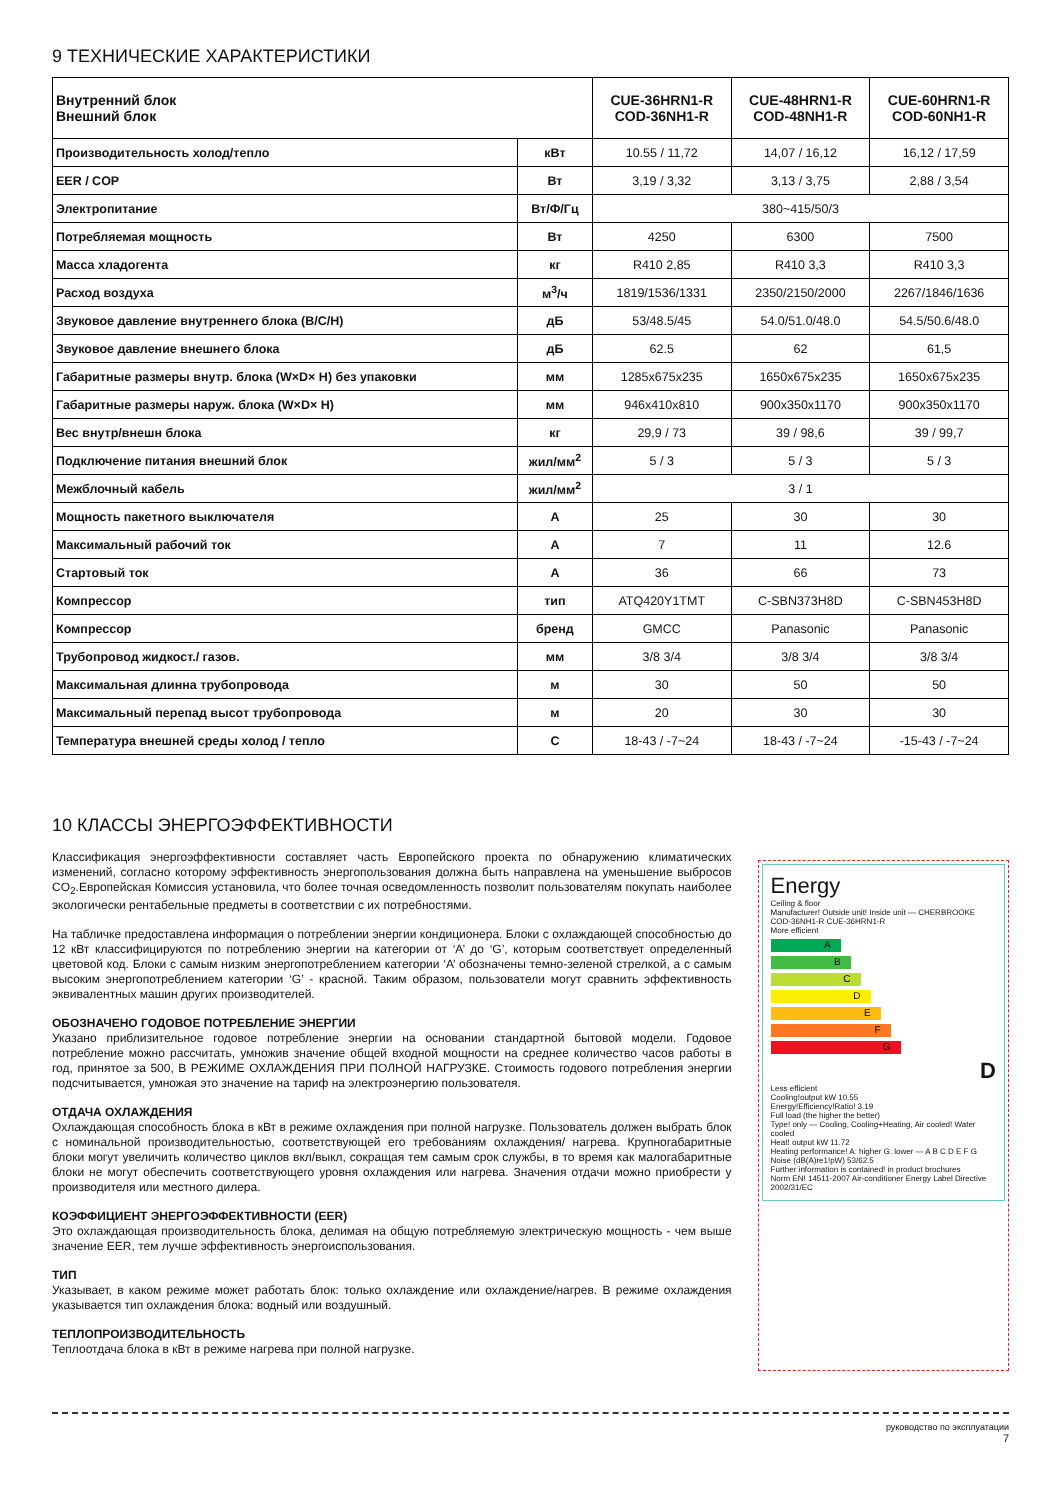9 ТЕХНИЧЕСКИЕ ХАРАКТЕРИСТИКИ
| Внутренний блок Внешний блок | | CUE-36HRN1-R COD-36NH1-R | CUE-48HRN1-R COD-48NH1-R | CUE-60HRN1-R COD-60NH1-R |
| --- | --- | --- | --- | --- |
| Производительность холод/тепло | кВт | 10.55 / 11,72 | 14,07 / 16,12 | 16,12 / 17,59 |
| EER / COP | Вт | 3,19 / 3,32 | 3,13 / 3,75 | 2,88 / 3,54 |
| Электропитание | Вт/Ф/Гц | 380~415/50/3 | | |
| Потребляемая мощность | Вт | 4250 | 6300 | 7500 |
| Масса хладогента | кг | R410 2,85 | R410 3,3 | R410 3,3 |
| Расход воздуха | м<sup>3</sup>/ч | 1819/1536/1331 | 2350/2150/2000 | 2267/1846/1636 |
| Звуковое давление внутреннего блока (В/С/Н) | дБ | 53/48.5/45 | 54.0/51.0/48.0 | 54.5/50.6/48.0 |
| Звуковое давление внешнего блока | дБ | 62.5 | 62 | 61,5 |
| Габаритные размеры внутр. блока (W×D× H) без упаковки | мм | 1285x675x235 | 1650x675x235 | 1650x675x235 |
| Габаритные размеры наруж. блока (W×D× H) | мм | 946x410x810 | 900x350x1170 | 900x350x1170 |
| Вес внутр/внешн блока | кг | 29,9 / 73 | 39 / 98,6 | 39 / 99,7 |
| Подключение питания внешний блок | жил/мм<sup>2</sup> | 5 / 3 | 5 / 3 | 5 / 3 |
| Межблочный кабель | жил/мм<sup>2</sup> | 3 / 1 | | |
| Мощность пакетного выключателя | A | 25 | 30 | 30 |
| Максимальный рабочий ток | A | 7 | 11 | 12.6 |
| Стартовый ток | A | 36 | 66 | 73 |
| Компрессор | тип | ATQ420Y1TMT | C-SBN373H8D | C-SBN453H8D |
| Компрессор | бренд | GMCC | Panasonic | Panasonic |
| Трубопровод жидкост./ газов. | мм | 3/8 3/4 | 3/8 3/4 | 3/8 3/4 |
| Максимальная длинна трубопровода | м | 30 | 50 | 50 |
| Максимальный перепад высот трубопровода | м | 20 | 30 | 30 |
| Температура внешней среды холод / тепло | C | 18-43 / -7~24 | 18-43 / -7~24 | -15-43 / -7~24 |
10 КЛАССЫ ЭНЕРГОЭФФЕКТИВНОСТИ
Классификация энергоэффективности составляет часть Европейского проекта по обнаружению климатических изменений, согласно которому эффективность энергопользования должна быть направлена на уменьшение выбросов CO<sub>2</sub>.Европейская Комиссия установила, что более точная осведомленность позволит пользователям покупать наиболее экологически рентабельные предметы в соответствии с их потребностями.
На табличке предоставлена информация о потреблении энергии кондиционера. Блоки с охлаждающей способностью до 12 кВт классифицируются по потреблению энергии на категории от ‘A’ до ‘G’, которым соответствует определенный цветовой код. Блоки с самым низким энергопотреблением категории ‘A’ обозначены темно-зеленой стрелкой, а с самым высоким энергопотреблением категории ‘G’ - красной. Таким образом, пользователи могут сравнить эффективность эквивалентных машин других производителей.
ОБОЗНАЧЕНО ГОДОВОЕ ПОТРЕБЛЕНИЕ ЭНЕРГИИ
Указано приблизительное годовое потребление энергии на основании стандартной бытовой модели. Годовое потребление можно рассчитать, умножив значение общей входной мощности на среднее количество часов работы в год, принятое за 500, В РЕЖИМЕ ОХЛАЖДЕНИЯ ПРИ ПОЛНОЙ НАГРУЗКЕ. Стоимость годового потребления энергии подсчитывается, умножая это значение на тариф на электроэнергию пользователя.
ОТДАЧА ОХЛАЖДЕНИЯ
Охлаждающая способность блока в кВт в режиме охлаждения при полной нагрузке. Пользователь должен выбрать блок с номинальной производительностью, соответствующей его требованиям охлаждения/ нагрева. Крупногабаритные блоки могут увеличить количество циклов вкл/выкл, сокращая тем самым срок службы, в то время как малогабаритные блоки не могут обеспечить соответствующего уровня охлаждения или нагрева. Значения отдачи можно приобрести у производителя или местного дилера.
КОЭФФИЦИЕНТ ЭНЕРГОЭФФЕКТИВНОСТИ (EER)
Это охлаждающая производительность блока, делимая на общую потребляемую электрическую мощность - чем выше значение EER, тем лучше эффективность энергоиспользования.
ТИП
Указывает, в каком режиме может работать блок: только охлаждение или охлаждение/нагрев. В режиме охлаждения указывается тип охлаждения блока: водный или воздушный.
ТЕПЛОПРОИЗВОДИТЕЛЬНОСТЬ
Теплоотдача блока в кВт в режиме нагрева при полной нагрузке.
Energy
Ceiling & floor
Manufacturer! Outside unit! Inside unit — CHERBROOKE COD-36NH1-R CUE-36HRN1-R
More efficient
A
B
C
D
E
F
G
D
Less efficient
Cooling!output kW 10.55
Energy!Efficiency!Ratio! 3.19
Full load (the higher the better)
Type! only — Cooling, Cooling+Heating, Air cooled! Water cooled
Heat! output kW 11.72
Heating performance! A: higher G: lower — A B C D E F G
Noise (dB(A)re1!pW) 53/62.5
Further information is contained! in product brochures
Norm EN! 14511-2007 Air-conditioner Energy Label Directive 2002/31/EC
руководство по эксплуатации
7